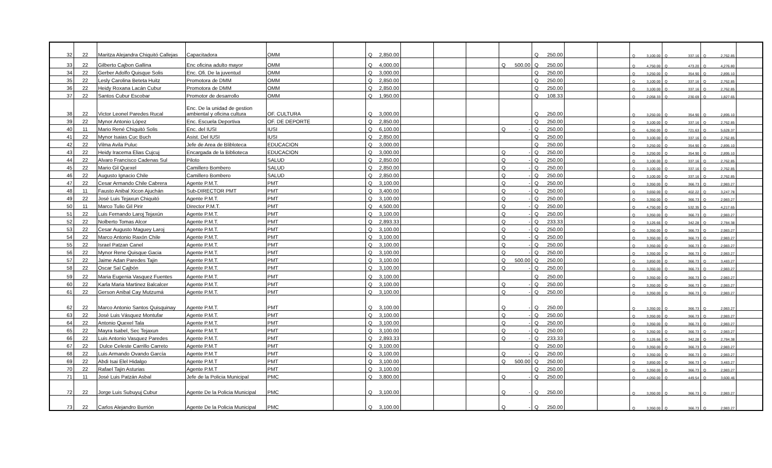| 32 | 22 | Maritza Alejandra Chiquitó Callejas | Capacitadora | OMM | | Q 2,850.00 | | | | | Q 250.00 | | | Q 3,100.00 | Q 337.16 | Q 2,762.85 | |
| 33 | 22 | Gilberto Cajbon Gallina | Enc oficina adulto mayor | OMM | | Q 4,000.00 | | | | Q 500.00 | Q 250.00 | | | Q 4,750.00 | Q 473.20 | Q 4,276.80 | |
| 34 | 22 | Gerber Adolfo Quisque Solis | Enc. Ofi. De la juventud | OMM | | Q 3,000.00 | | | | | Q 250.00 | | | Q 3,250.00 | Q 354.90 | Q 2,895.10 | |
| 35 | 22 | Lesly Carolina Beteta Huitz | Promotora de DMM | OMM | | Q 2,850.00 | | | | | Q 250.00 | | | Q 3,100.00 | Q 337.16 | Q 2,762.85 | |
| 36 | 22 | Heidy Roxana Lacán Cubur | Promotora de DMM | OMM | | Q 2,850.00 | | | | | Q 250.00 | | | Q 3,100.00 | Q 337.16 | Q 2,762.85 | |
| 37 | 22 | Santos Cubur Escobar | Promotor de desarrollo | OMM | | Q 1,950.00 | | | | | Q 108.33 | | | Q 2,058.33 | Q 230.69 | Q 1,827.65 | |
| 38 | 22 | Victor Leonel Paredes Rucal | Enc. De la unidad de gestion ambiental y oficina cultura | OF. CULTURA | | Q 3,000.00 | | | | | Q 250.00 | | | Q 3,250.00 | Q 354.90 | Q 2,895.10 | |
| 39 | 22 | Mynor Antonio López | Enc. Escuela Deportiva | OF. DE DEPORTE | | Q 2,850.00 | | | | | Q 250.00 | | | Q 3,100.00 | Q 337.16 | Q 2,762.85 | |
| 40 | 11 | Mario René Chiquitó Solis | Enc. del IUSI | IUSI | | Q 6,100.00 | | | | Q - | Q 250.00 | | | Q 6,350.00 | Q 721.63 | Q 5,628.37 | |
| 41 | 22 | Mynor Isaias Cuc Buch | Asist. Del IUSI | IUSI | | Q 2,850.00 | | | | | Q 250.00 | | | Q 3,100.00 | Q 337.16 | Q 2,762.85 | |
| 42 | 22 | Vilma Avila Puluc | Jefe de Area de Blibloteca | EDUCACION | | Q 3,000.00 | | | | | Q 250.00 | | | Q 3,250.00 | Q 354.90 | Q 2,895.10 | |
| 43 | 22 | Heidy Iracema Elias Cujcuj | Encargada de la Biblioteca | EDUCACION | | Q 3,000.00 | | | | Q - | Q 250.00 | | | Q 3,250.00 | Q 354.90 | Q 2,895.10 | |
| 44 | 22 | Alvaro Francisco Cadenas Sul | Piloto | SALUD | | Q 2,850.00 | | | | Q - | Q 250.00 | | | Q 3,100.00 | Q 337.16 | Q 2,762.85 | |
| 45 | 22 | Mario Gil Quexel | Camillero Bombero | SALUD | | Q 2,850.00 | | | | Q - | Q 250.00 | | | Q 3,100.00 | Q 337.16 | Q 2,762.85 | |
| 46 | 22 | Augusto Ignacio Chile | Camillero Bombero | SALUD | | Q 2,850.00 | | | | Q - | Q 250.00 | | | Q 3,100.00 | Q 337.16 | Q 2,762.85 | |
| 47 | 22 | Cesar Armando Chile Cabrera | Agente P.M.T. | PMT | | Q 3,100.00 | | | | Q - | Q 250.00 | | | Q 3,350.00 | Q 366.73 | Q 2,983.27 | |
| 48 | 11 | Fausto Anibal Xicon Ajuchán | Sub-DIRECTOR PMT | PMT | | Q 3,400.00 | | | | Q - | Q 250.00 | | | Q 3,650.00 | Q 402.22 | Q 3,247.78 | |
| 49 | 22 | José Luis Tejaxun Chiquitó | Agente P.M.T. | PMT | | Q 3,100.00 | | | | Q - | Q 250.00 | | | Q 3,350.00 | Q 366.73 | Q 2,983.27 | |
| 50 | 11 | Marco Tulio Gil Pirir | Director P.M.T. | PMT | | Q 4,500.00 | | | | Q - | Q 250.00 | | | Q 4,750.00 | Q 532.35 | Q 4,217.65 | |
| 51 | 22 | Luis Fernando Laroj Tejaxún | Agente P.M.T. | PMT | | Q 3,100.00 | | | | Q - | Q 250.00 | | | Q 3,350.00 | Q 366.73 | Q 2,983.27 | |
| 52 | 22 | Nolberto Tomas Alcor | Agente P.M.T. | PMT | | Q 2,893.33 | | | | Q - | Q 233.33 | | | Q 3,126.66 | Q 342.28 | Q 2,784.38 | |
| 53 | 22 | Cesar Augusto Maguey Laroj | Agente P.M.T. | PMT | | Q 3,100.00 | | | | Q - | Q 250.00 | | | Q 3,350.00 | Q 366.73 | Q 2,983.27 | |
| 54 | 22 | Marco Antonio Raxón Chile | Agente P.M.T. | PMT | | Q 3,100.00 | | | | Q - | Q 250.00 | | | Q 3,350.00 | Q 366.73 | Q 2,983.27 | |
| 55 | 22 | Israel Patzan Canel | Agente P.M.T. | PMT | | Q 3,100.00 | | | | Q - | Q 250.00 | | | Q 3,350.00 | Q 366.73 | Q 2,983.27 | |
| 56 | 22 | Mynor Rene Quisque Gacia | Agente P.M.T. | PMT | | Q 3,100.00 | | | | Q - | Q 250.00 | | | Q 3,350.00 | Q 366.73 | Q 2,983.27 | |
| 57 | 22 | Jaime Adan Paredes Tajin | Agente P.M.T. | PMT | | Q 3,100.00 | | | | Q 500.00 | Q 250.00 | | | Q 3,850.00 | Q 366.73 | Q 3,483.27 | |
| 58 | 22 | Oscar Sal Cajbón | Agente P.M.T. | PMT | | Q 3,100.00 | | | | Q - | Q 250.00 | | | Q 3,350.00 | Q 366.73 | Q 2,983.27 | |
| 59 | 22 | Maria Eugenia Vasquez Fuentes | Agente P.M.T. | PMT | | Q 3,100.00 | | | | | Q 250.00 | | | Q 3,350.00 | Q 366.73 | Q 2,983.27 | |
| 60 | 22 | Karla Maria Martinez Balcalcer | Agente P.M.T. | PMT | | Q 3,100.00 | | | | Q - | Q 250.00 | | | Q 3,350.00 | Q 366.73 | Q 2,983.27 | |
| 61 | 22 | Gerson Anibal Cay Mutzumá | Agente P.M.T. | PMT | | Q 3,100.00 | | | | Q - | Q 250.00 | | | Q 3,350.00 | Q 366.73 | Q 2,983.27 | |
| 62 | 22 | Marco Antonio Santos Quisquinay | Agente P.M.T. | PMT | | Q 3,100.00 | | | | Q - | Q 250.00 | | | Q 3,350.00 | Q 366.73 | Q 2,983.27 | |
| 63 | 22 | José Luis Vásquez Montufar | Agente P.M.T. | PMT | | Q 3,100.00 | | | | Q - | Q 250.00 | | | Q 3,350.00 | Q 366.73 | Q 2,983.27 | |
| 64 | 22 | Antonio Quexel Tala | Agente P.M.T. | PMT | | Q 3,100.00 | | | | Q - | Q 250.00 | | | Q 3,350.00 | Q 366.73 | Q 2,983.27 | |
| 65 | 22 | Mayra Isabel, Sec Tejaxun | Agente P.M.T. | PMT | | Q 3,100.00 | | | | Q - | Q 250.00 | | | Q 3,350.00 | Q 366.73 | Q 2,983.27 | |
| 66 | 22 | Luis Antonio Vasquez Paredes | Agente P.M.T. | PMT | | Q 2,893.33 | | | | Q - | Q 233.33 | | | Q 3,126.66 | Q 342.28 | Q 2,784.38 | |
| 67 | 22 | Dulce Celeste Carrillo Carreto | Agente P.M.T | PMT | | Q 3,100.00 | | | | | Q 250.00 | | | Q 3,350.00 | Q 366.73 | Q 2,983.27 | |
| 68 | 22 | Luis Armando Ovando García | Agente P.M.T | PMT | | Q 3,100.00 | | | | Q - | Q 250.00 | | | Q 3,350.00 | Q 366.73 | Q 2,983.27 | |
| 69 | 22 | Abdi Isai Elel Hidalgo | Agente P.M.T | PMT | | Q 3,100.00 | | | | Q 500.00 | Q 250.00 | | | Q 3,850.00 | Q 366.73 | Q 3,483.27 | |
| 70 | 22 | Rafael Tajin Asturias | Agente P.M.T | PMT | | Q 3,100.00 | | | | | Q 250.00 | | | Q 3,350.00 | Q 366.73 | Q 2,983.27 | |
| 71 | 11 | José Luis Patzán Asbal | Jefe de la Policia Municipal | PMC | | Q 3,800.00 | | | | Q - | Q 250.00 | | | Q 4,050.00 | Q 449.54 | Q 3,600.46 | |
| 72 | 22 | Jorge Luis Subuyuj Cubur | Agente De la Policia Municipal | PMC | | Q 3,100.00 | | | | Q - | Q 250.00 | | | Q 3,350.00 | Q 366.73 | Q 2,983.27 | |
| 73 | 22 | Carlos Alejandro Burrión | Agente De la Policia Municipal | PMC | | Q 3,100.00 | | | | Q - | Q 250.00 | | | Q 3,350.00 | Q 366.73 | Q 2,983.27 | |